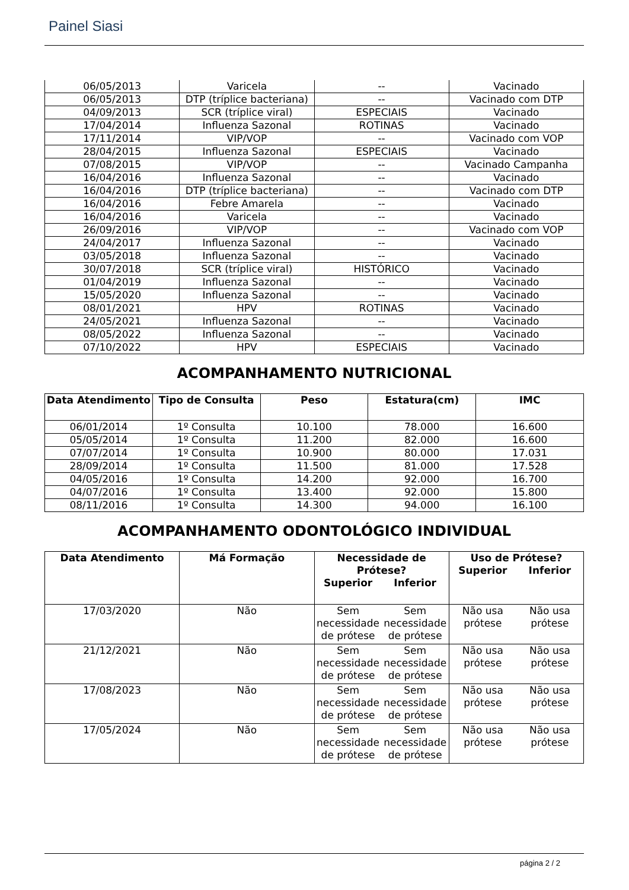Painel Siasi
| 06/05/2013 | Varicela | -- | Vacinado |
| 06/05/2013 | DTP (tríplice bacteriana) | -- | Vacinado com DTP |
| 04/09/2013 | SCR (tríplice viral) | ESPECIAIS | Vacinado |
| 17/04/2014 | Influenza Sazonal | ROTINAS | Vacinado |
| 17/11/2014 | VIP/VOP | -- | Vacinado com VOP |
| 28/04/2015 | Influenza Sazonal | ESPECIAIS | Vacinado |
| 07/08/2015 | VIP/VOP | -- | Vacinado Campanha |
| 16/04/2016 | Influenza Sazonal | -- | Vacinado |
| 16/04/2016 | DTP (tríplice bacteriana) | -- | Vacinado com DTP |
| 16/04/2016 | Febre Amarela | -- | Vacinado |
| 16/04/2016 | Varicela | -- | Vacinado |
| 26/09/2016 | VIP/VOP | -- | Vacinado com VOP |
| 24/04/2017 | Influenza Sazonal | -- | Vacinado |
| 03/05/2018 | Influenza Sazonal | -- | Vacinado |
| 30/07/2018 | SCR (tríplice viral) | HISTÓRICO | Vacinado |
| 01/04/2019 | Influenza Sazonal | -- | Vacinado |
| 15/05/2020 | Influenza Sazonal | -- | Vacinado |
| 08/01/2021 | HPV | ROTINAS | Vacinado |
| 24/05/2021 | Influenza Sazonal | -- | Vacinado |
| 08/05/2022 | Influenza Sazonal | -- | Vacinado |
| 07/10/2022 | HPV | ESPECIAIS | Vacinado |
ACOMPANHAMENTO NUTRICIONAL
| Data Atendimento | Tipo de Consulta | Peso | Estatura(cm) | IMC |
| --- | --- | --- | --- | --- |
| 06/01/2014 | 1º Consulta | 10.100 | 78.000 | 16.600 |
| 05/05/2014 | 1º Consulta | 11.200 | 82.000 | 16.600 |
| 07/07/2014 | 1º Consulta | 10.900 | 80.000 | 17.031 |
| 28/09/2014 | 1º Consulta | 11.500 | 81.000 | 17.528 |
| 04/05/2016 | 1º Consulta | 14.200 | 92.000 | 16.700 |
| 04/07/2016 | 1º Consulta | 13.400 | 92.000 | 15.800 |
| 08/11/2016 | 1º Consulta | 14.300 | 94.000 | 16.100 |
ACOMPANHAMENTO ODONTOLÓGICO INDIVIDUAL
| Data Atendimento | Má Formação | Necessidade de Prótese? Superior Inferior | Uso de Prótese? Superior Inferior |
| --- | --- | --- | --- |
| 17/03/2020 | Não | Sem necessidade de prótese Sem necessidade de prótese | Não usa prótese Não usa prótese |
| 21/12/2021 | Não | Sem necessidade de prótese Sem necessidade de prótese | Não usa prótese Não usa prótese |
| 17/08/2023 | Não | Sem necessidade de prótese Sem necessidade de prótese | Não usa prótese Não usa prótese |
| 17/05/2024 | Não | Sem necessidade de prótese Sem necessidade de prótese | Não usa prótese Não usa prótese |
página 2 / 2